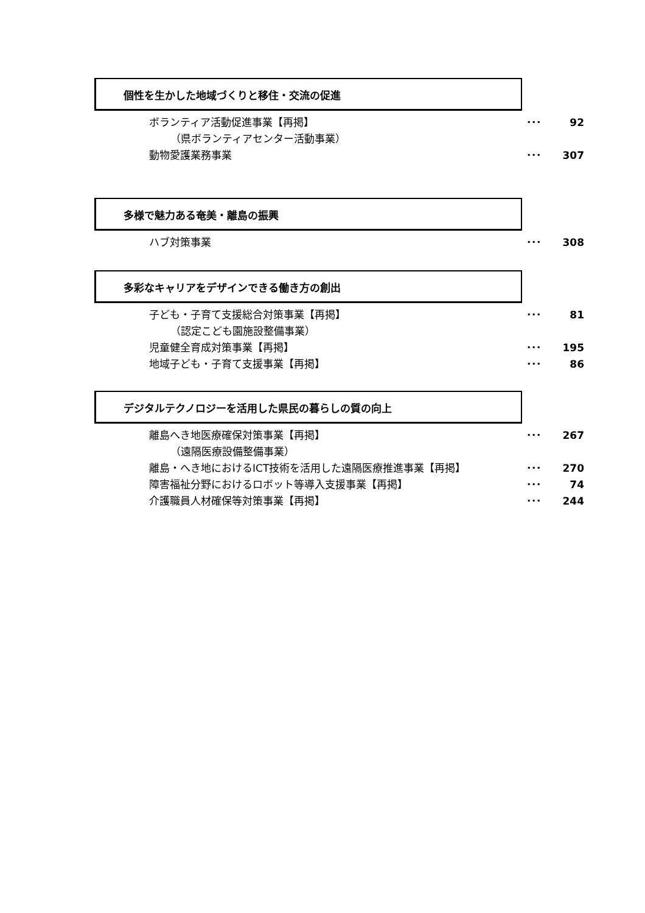個性を生かした地域づくりと移住・交流の促進
ボランティア活動促進事業【再掲】 ･･･ 92
（県ボランティアセンター活動事業）
動物愛護業務事業 ･･･ 307
多様で魅力ある奄美・離島の振興
ハブ対策事業 ･･･ 308
多彩なキャリアをデザインできる働き方の創出
子ども・子育て支援総合対策事業【再掲】 ･･･ 81
（認定こども園施設整備事業）
児童健全育成対策事業【再掲】 ･･･ 195
地域子ども・子育て支援事業【再掲】 ･･･ 86
デジタルテクノロジーを活用した県民の暮らしの質の向上
離島へき地医療確保対策事業【再掲】 ･･･ 267
（遠隔医療設備整備事業）
離島・へき地におけるICT技術を活用した遠隔医療推進事業【再掲】 ･･･ 270
障害福祉分野におけるロボット等導入支援事業【再掲】 ･･･ 74
介護職員人材確保等対策事業【再掲】 ･･･ 244